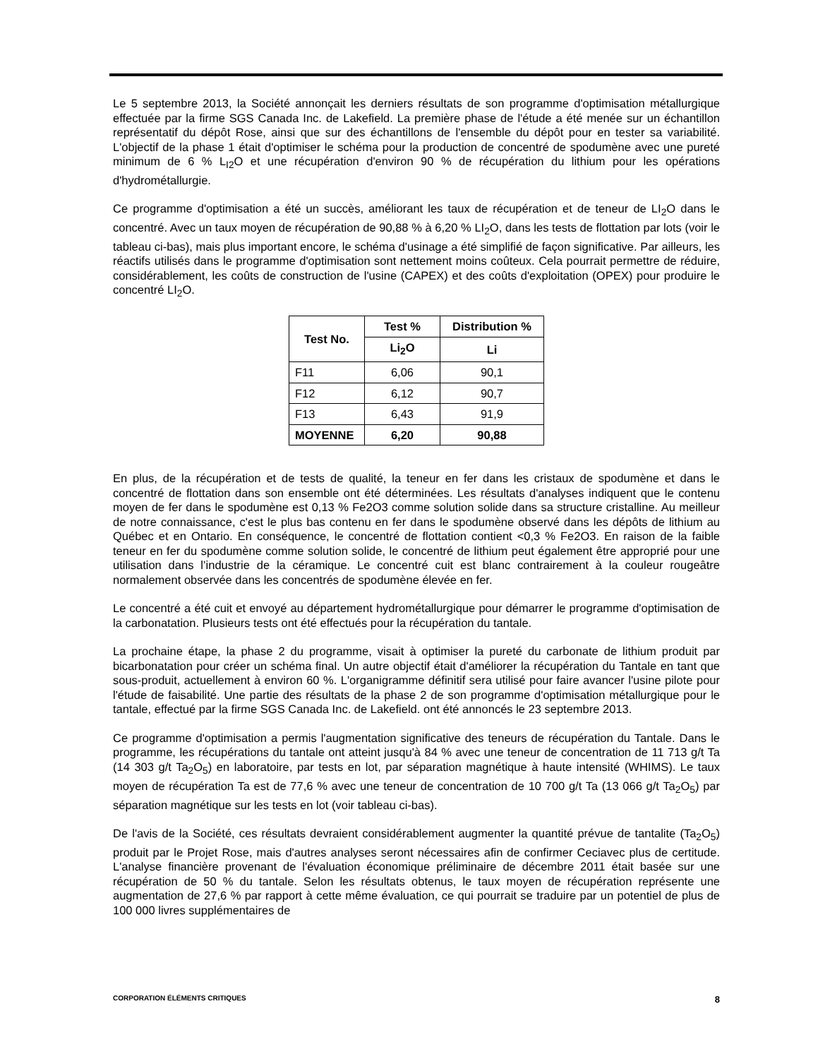Le 5 septembre 2013, la Société annonçait les derniers résultats de son programme d'optimisation métallurgique effectuée par la firme SGS Canada Inc. de Lakefield. La première phase de l'étude a été menée sur un échantillon représentatif du dépôt Rose, ainsi que sur des échantillons de l'ensemble du dépôt pour en tester sa variabilité. L'objectif de la phase 1 était d'optimiser le schéma pour la production de concentré de spodumène avec une pureté minimum de 6 % L<sub>I2</sub>O et une récupération d'environ 90 % de récupération du lithium pour les opérations d'hydrométallurgie.
Ce programme d'optimisation a été un succès, améliorant les taux de récupération et de teneur de LI<sub>2</sub>O dans le concentré. Avec un taux moyen de récupération de 90,88 % à 6,20 % LI<sub>2</sub>O, dans les tests de flottation par lots (voir le tableau ci-bas), mais plus important encore, le schéma d'usinage a été simplifié de façon significative. Par ailleurs, les réactifs utilisés dans le programme d'optimisation sont nettement moins coûteux. Cela pourrait permettre de réduire, considérablement, les coûts de construction de l'usine (CAPEX) et des coûts d'exploitation (OPEX) pour produire le concentré LI<sub>2</sub>O.
| Test No. | Test % | Distribution % |
| --- | --- | --- |
| | Li<sub>2</sub>O | Li |
| F11 | 6,06 | 90,1 |
| F12 | 6,12 | 90,7 |
| F13 | 6,43 | 91,9 |
| MOYENNE | 6,20 | 90,88 |
En plus, de la récupération et de tests de qualité, la teneur en fer dans les cristaux de spodumène et dans le concentré de flottation dans son ensemble ont été déterminées. Les résultats d'analyses indiquent que le contenu moyen de fer dans le spodumène est 0,13 % Fe2O3 comme solution solide dans sa structure cristalline. Au meilleur de notre connaissance, c'est le plus bas contenu en fer dans le spodumène observé dans les dépôts de lithium au Québec et en Ontario. En conséquence, le concentré de flottation contient <0,3 % Fe2O3. En raison de la faible teneur en fer du spodumène comme solution solide, le concentré de lithium peut également être approprié pour une utilisation dans l’industrie de la céramique. Le concentré cuit est blanc contrairement à la couleur rougeâtre normalement observée dans les concentrés de spodumène élevée en fer.
Le concentré a été cuit et envoyé au département hydrométallurgique pour démarrer le programme d'optimisation de la carbonatation. Plusieurs tests ont été effectués pour la récupération du tantale.
La prochaine étape, la phase 2 du programme, visait à optimiser la pureté du carbonate de lithium produit par bicarbonatation pour créer un schéma final. Un autre objectif était d'améliorer la récupération du Tantale en tant que sous-produit, actuellement à environ 60 %. L'organigramme définitif sera utilisé pour faire avancer l'usine pilote pour l'étude de faisabilité. Une partie des résultats de la phase 2 de son programme d'optimisation métallurgique pour le tantale, effectué par la firme SGS Canada Inc. de Lakefield. ont été annoncés le 23 septembre 2013.
Ce programme d'optimisation a permis l'augmentation significative des teneurs de récupération du Tantale. Dans le programme, les récupérations du tantale ont atteint jusqu'à 84 % avec une teneur de concentration de 11 713 g/t Ta (14 303 g/t Ta<sub>2</sub>O<sub>5</sub>) en laboratoire, par tests en lot, par séparation magnétique à haute intensité (WHIMS). Le taux moyen de récupération Ta est de 77,6 % avec une teneur de concentration de 10 700 g/t Ta (13 066 g/t Ta<sub>2</sub>O<sub>5</sub>) par séparation magnétique sur les tests en lot (voir tableau ci-bas).
De l'avis de la Société, ces résultats devraient considérablement augmenter la quantité prévue de tantalite (Ta<sub>2</sub>O<sub>5</sub>) produit par le Projet Rose, mais d'autres analyses seront nécessaires afin de confirmer Ceciavec plus de certitude. L'analyse financière provenant de l'évaluation économique préliminaire de décembre 2011 était basée sur une récupération de 50 % du tantale. Selon les résultats obtenus, le taux moyen de récupération représente une augmentation de 27,6 % par rapport à cette même évaluation, ce qui pourrait se traduire par un potentiel de plus de 100 000 livres supplémentaires de
CORPORATION ÉLÉMENTS CRITIQUES 8